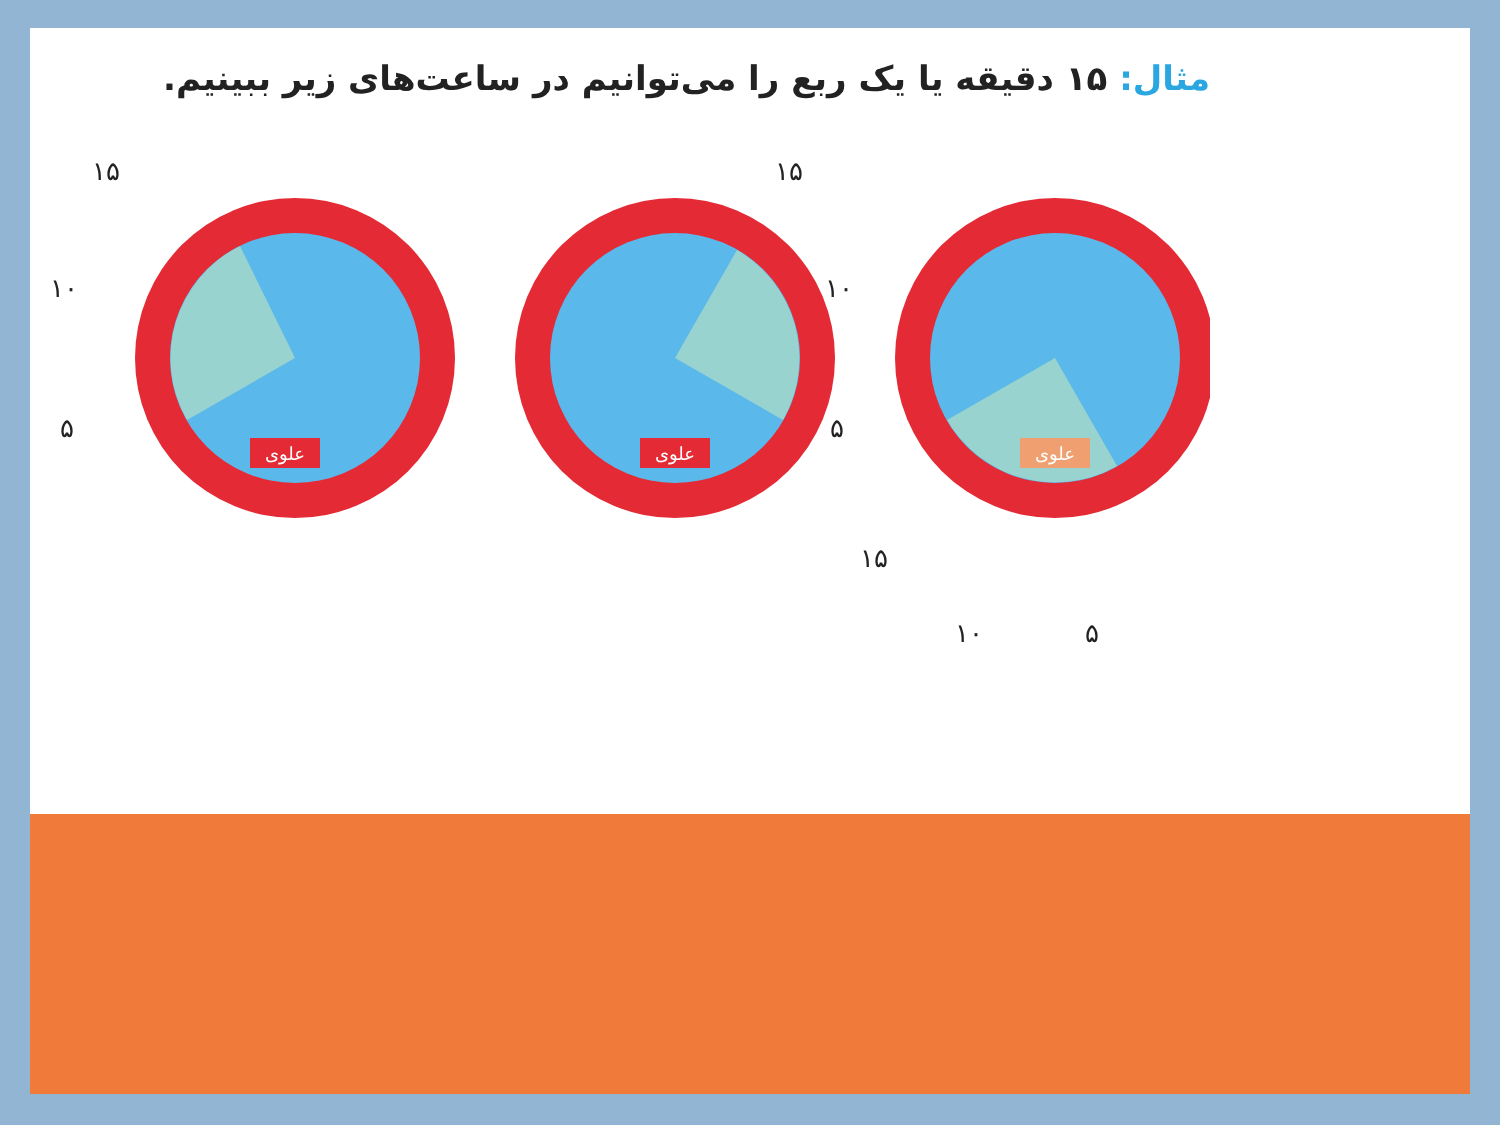مثال: ۱۵ دقیقه یا یک ربع را می‌توانیم در ساعت‌های زیر ببینیم.
علوی
علوی
علوی
۱۵
۱۰
۵
۱۵
۱۰
۵
۱۵
۱۰ ۵